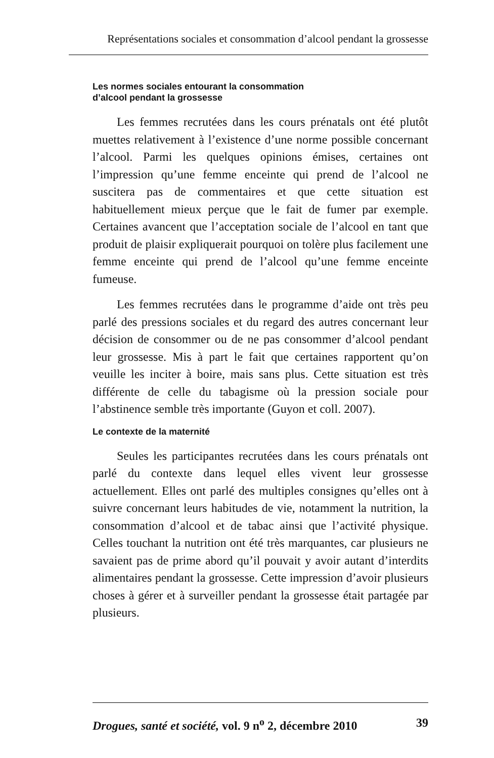Représentations sociales et consommation d’alcool pendant la grossesse
Les normes sociales entourant la consommation
d’alcool pendant la grossesse
Les femmes recrutées dans les cours prénatals ont été plutôt muettes relativement à l’existence d’une norme possible concernant l’alcool. Parmi les quelques opinions émises, certaines ont l’impression qu’une femme enceinte qui prend de l’alcool ne suscitera pas de commentaires et que cette situation est habituellement mieux perçue que le fait de fumer par exemple. Certaines avancent que l’acceptation sociale de l’alcool en tant que produit de plaisir expliquerait pourquoi on tolère plus facilement une femme enceinte qui prend de l’alcool qu’une femme enceinte fumeuse.
Les femmes recrutées dans le programme d’aide ont très peu parlé des pressions sociales et du regard des autres concernant leur décision de consommer ou de ne pas consommer d’alcool pendant leur grossesse. Mis à part le fait que certaines rapportent qu’on veuille les inciter à boire, mais sans plus. Cette situation est très différente de celle du tabagisme où la pression sociale pour l’abstinence semble très importante (Guyon et coll. 2007).
Le contexte de la maternité
Seules les participantes recrutées dans les cours prénatals ont parlé du contexte dans lequel elles vivent leur grossesse actuellement. Elles ont parlé des multiples consignes qu’elles ont à suivre concernant leurs habitudes de vie, notamment la nutrition, la consommation d’alcool et de tabac ainsi que l’activité physique. Celles touchant la nutrition ont été très marquantes, car plusieurs ne savaient pas de prime abord qu’il pouvait y avoir autant d’interdits alimentaires pendant la grossesse. Cette impression d’avoir plusieurs choses à gérer et à surveiller pendant la grossesse était partagée par plusieurs.
Drogues, santé et société, vol. 9 n<sup>o</sup> 2, décembre 2010 39